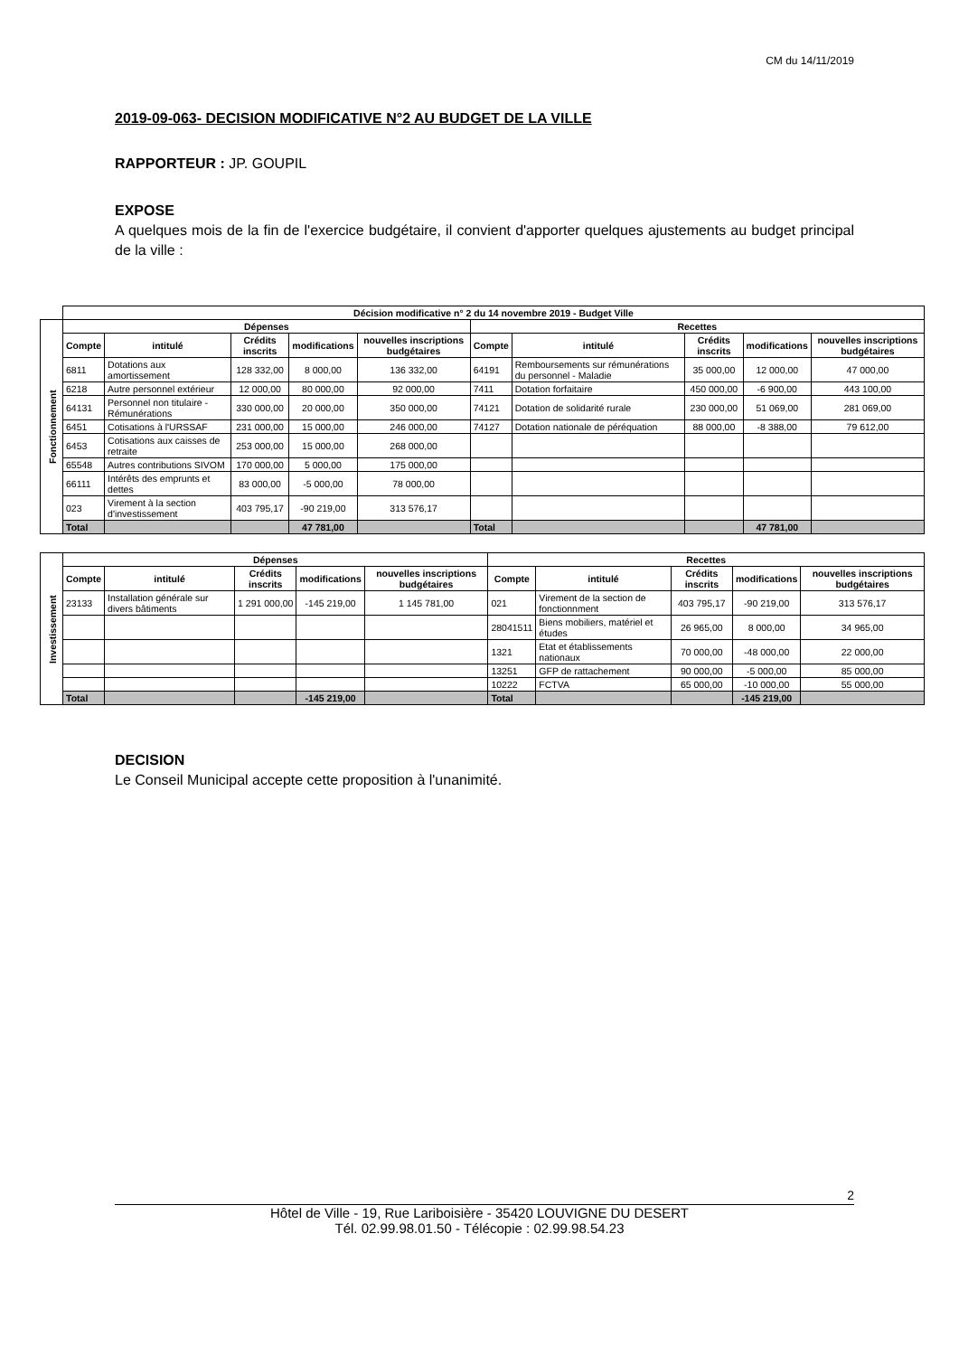CM du 14/11/2019
2019-09-063- DECISION MODIFICATIVE N°2 AU BUDGET DE LA VILLE
RAPPORTEUR : JP. GOUPIL
EXPOSE
A quelques mois de la fin de l'exercice budgétaire, il convient d'apporter quelques ajustements au budget principal de la ville :
| | Décision modificative n° 2 du 14 novembre 2019 - Budget Ville | | | | | | | | | |
| Fonctionnement | Dépenses | | | | | Recettes | | | | |
| | Compte | intitulé | Crédits inscrits | modifications | nouvelles inscriptions budgétaires | Compte | intitulé | Crédits inscrits | modifications | nouvelles inscriptions budgétaires |
| | 6811 | Dotations aux amortissement | 128 332,00 | 8 000,00 | 136 332,00 | 64191 | Remboursements sur rémunérations du personnel - Maladie | 35 000,00 | 12 000,00 | 47 000,00 |
| | 6218 | Autre personnel extérieur | 12 000,00 | 80 000,00 | 92 000,00 | 7411 | Dotation forfaitaire | 450 000,00 | -6 900,00 | 443 100,00 |
| | 64131 | Personnel non titulaire - Rémunérations | 330 000,00 | 20 000,00 | 350 000,00 | 74121 | Dotation de solidarité rurale | 230 000,00 | 51 069,00 | 281 069,00 |
| | 6451 | Cotisations à l'URSSAF | 231 000,00 | 15 000,00 | 246 000,00 | 74127 | Dotation nationale de péréquation | 88 000,00 | -8 388,00 | 79 612,00 |
| | 6453 | Cotisations aux caisses de retraite | 253 000,00 | 15 000,00 | 268 000,00 | | | | | |
| | 65548 | Autres contributions SIVOM | 170 000,00 | 5 000,00 | 175 000,00 | | | | | |
| | 66111 | Intérêts des emprunts et dettes | 83 000,00 | -5 000,00 | 78 000,00 | | | | | |
| | 023 | Virement à la section d'investissement | 403 795,17 | -90 219,00 | 313 576,17 | | | | | |
| | Total | | | 47 781,00 | | Total | | | 47 781,00 | |
| Investissement | Dépenses | | | | | Recettes | | | | |
| | Compte | intitulé | Crédits inscrits | modifications | nouvelles inscriptions budgétaires | Compte | intitulé | Crédits inscrits | modifications | nouvelles inscriptions budgétaires |
| | 23133 | Installation générale sur divers bâtiments | 1 291 000,00 | -145 219,00 | 1 145 781,00 | 021 | Virement de la section de fonctionnment | 403 795,17 | -90 219,00 | 313 576,17 |
| | | | | | | 28041511 | Biens mobiliers, matériel et études | 26 965,00 | 8 000,00 | 34 965,00 |
| | | | | | | 1321 | Etat et établissements nationaux | 70 000,00 | -48 000,00 | 22 000,00 |
| | | | | | | 13251 | GFP de rattachement | 90 000,00 | -5 000,00 | 85 000,00 |
| | | | | | | 10222 | FCTVA | 65 000,00 | -10 000,00 | 55 000,00 |
| | Total | | | -145 219,00 | | Total | | | -145 219,00 | |
DECISION
Le Conseil Municipal accepte cette proposition à l'unanimité.
2
Hôtel de Ville - 19, Rue Lariboisière - 35420 LOUVIGNE DU DESERT
Tél. 02.99.98.01.50 - Télécopie : 02.99.98.54.23